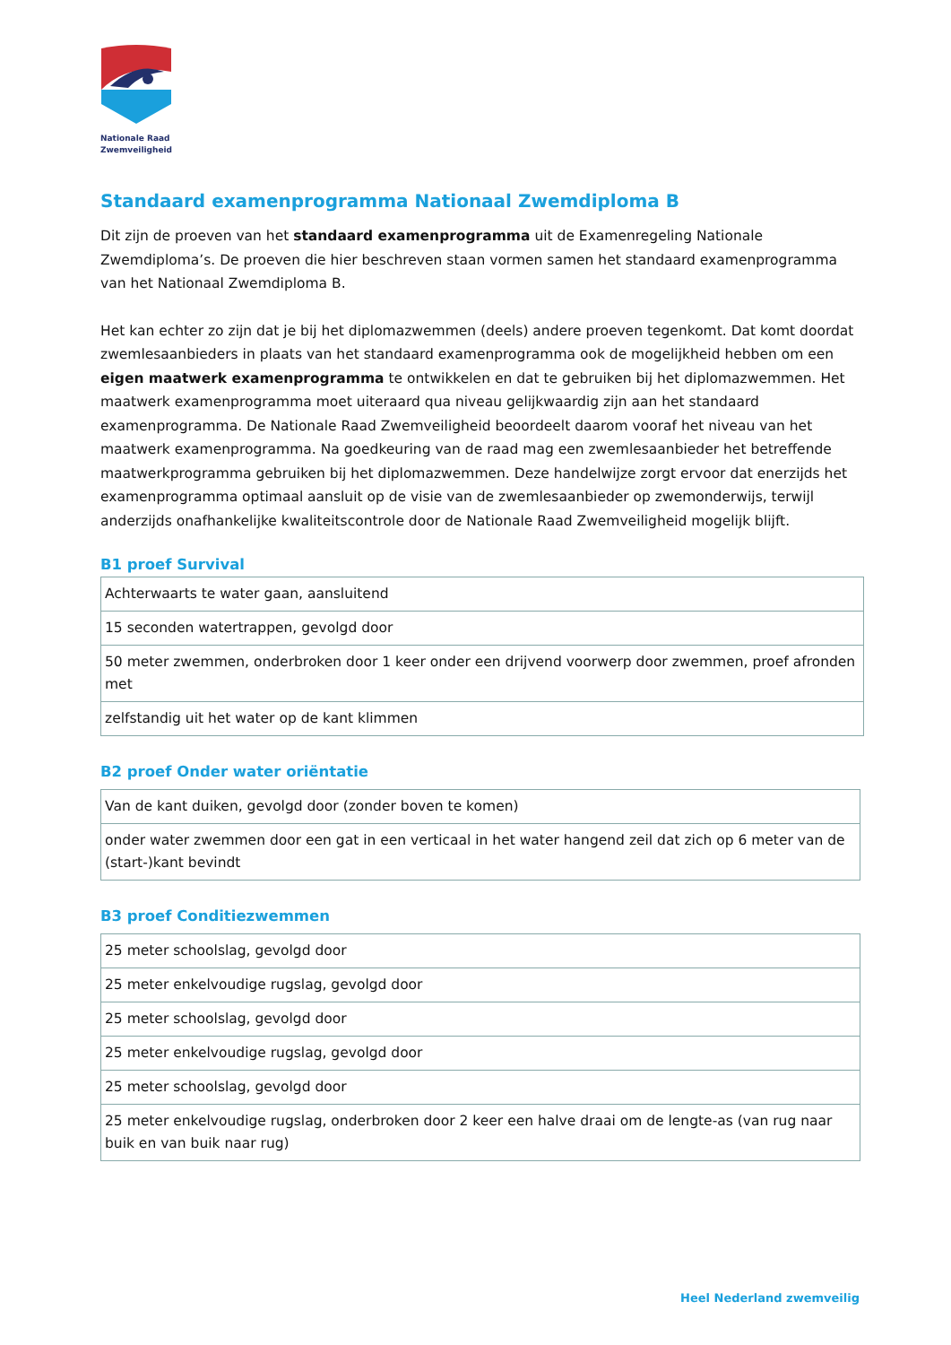Nationale Raad
Zwemveiligheid
Standaard examenprogramma Nationaal Zwemdiploma B
Dit zijn de proeven van het standaard examenprogramma uit de Examenregeling Nationale Zwemdiploma’s. De proeven die hier beschreven staan vormen samen het standaard examenprogramma van het Nationaal Zwemdiploma B.
Het kan echter zo zijn dat je bij het diplomazwemmen (deels) andere proeven tegenkomt. Dat komt doordat zwemlesaanbieders in plaats van het standaard examenprogramma ook de mogelijkheid hebben om een eigen maatwerk examenprogramma te ontwikkelen en dat te gebruiken bij het diplomazwemmen. Het maatwerk examenprogramma moet uiteraard qua niveau gelijkwaardig zijn aan het standaard examenprogramma. De Nationale Raad Zwemveiligheid beoordeelt daarom vooraf het niveau van het maatwerk examenprogramma. Na goedkeuring van de raad mag een zwemlesaanbieder het betreffende maatwerkprogramma gebruiken bij het diplomazwemmen. Deze handelwijze zorgt ervoor dat enerzijds het examenprogramma optimaal aansluit op de visie van de zwemlesaanbieder op zwemonderwijs, terwijl anderzijds onafhankelijke kwaliteitscontrole door de Nationale Raad Zwemveiligheid mogelijk blijft.
B1 proef Survival
| Achterwaarts te water gaan, aansluitend |
| 15 seconden watertrappen, gevolgd door |
| 50 meter zwemmen, onderbroken door 1 keer onder een drijvend voorwerp door zwemmen, proef afronden met |
| zelfstandig uit het water op de kant klimmen |
B2 proef Onder water oriëntatie
| Van de kant duiken, gevolgd door (zonder boven te komen) |
| onder water zwemmen door een gat in een verticaal in het water hangend zeil dat zich op 6 meter van de (start-)kant bevindt |
B3 proef Conditiezwemmen
| 25 meter schoolslag, gevolgd door |
| 25 meter enkelvoudige rugslag, gevolgd door |
| 25 meter schoolslag, gevolgd door |
| 25 meter enkelvoudige rugslag, gevolgd door |
| 25 meter schoolslag, gevolgd door |
| 25 meter enkelvoudige rugslag, onderbroken door 2 keer een halve draai om de lengte-as (van rug naar buik en van buik naar rug) |
Heel Nederland zwemveilig